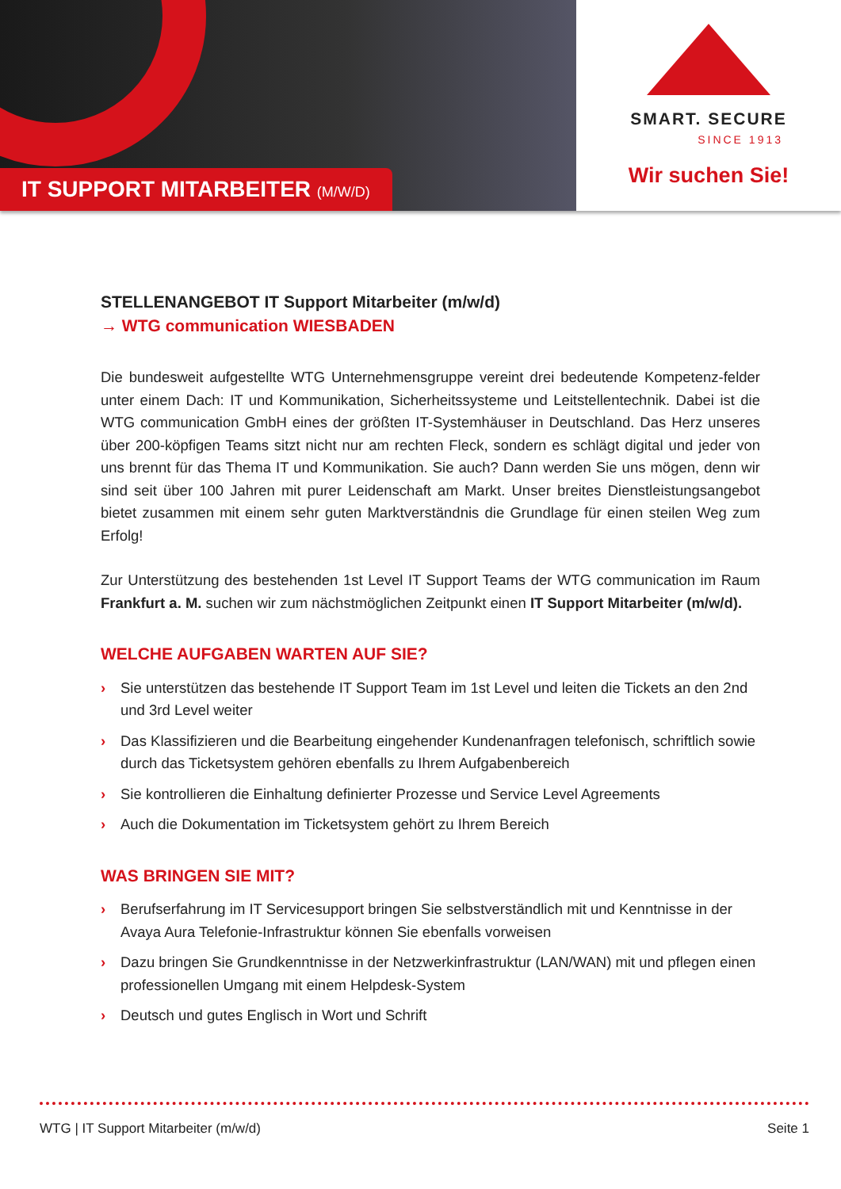IT SUPPORT MITARBEITER (M/W/D)
SMART. SECURE
SINCE 1913
Wir suchen Sie!
STELLENANGEBOT IT Support Mitarbeiter (m/w/d)
→ WTG communication WIESBADEN
Die bundesweit aufgestellte WTG Unternehmensgruppe vereint drei bedeutende Kompetenz-felder unter einem Dach: IT und Kommunikation, Sicherheitssysteme und Leitstellentechnik. Dabei ist die WTG communication GmbH eines der größten IT-Systemhäuser in Deutschland. Das Herz unseres über 200-köpfigen Teams sitzt nicht nur am rechten Fleck, sondern es schlägt digital und jeder von uns brennt für das Thema IT und Kommunikation. Sie auch? Dann werden Sie uns mögen, denn wir sind seit über 100 Jahren mit purer Leidenschaft am Markt. Unser breites Dienstleistungsangebot bietet zusammen mit einem sehr guten Marktverständnis die Grundlage für einen steilen Weg zum Erfolg!
Zur Unterstützung des bestehenden 1st Level IT Support Teams der WTG communication im Raum Frankfurt a. M. suchen wir zum nächstmöglichen Zeitpunkt einen IT Support Mitarbeiter (m/w/d).
WELCHE AUFGABEN WARTEN AUF SIE?
› Sie unterstützen das bestehende IT Support Team im 1st Level und leiten die Tickets an den 2nd und 3rd Level weiter
› Das Klassifizieren und die Bearbeitung eingehender Kundenanfragen telefonisch, schriftlich sowie durch das Ticketsystem gehören ebenfalls zu Ihrem Aufgabenbereich
› Sie kontrollieren die Einhaltung definierter Prozesse und Service Level Agreements
› Auch die Dokumentation im Ticketsystem gehört zu Ihrem Bereich
WAS BRINGEN SIE MIT?
› Berufserfahrung im IT Servicesupport bringen Sie selbstverständlich mit und Kenntnisse in der Avaya Aura Telefonie-Infrastruktur können Sie ebenfalls vorweisen
› Dazu bringen Sie Grundkenntnisse in der Netzwerkinfrastruktur (LAN/WAN) mit und pflegen einen professionellen Umgang mit einem Helpdesk-System
› Deutsch und gutes Englisch in Wort und Schrift
WTG | IT Support Mitarbeiter (m/w/d) Seite 1